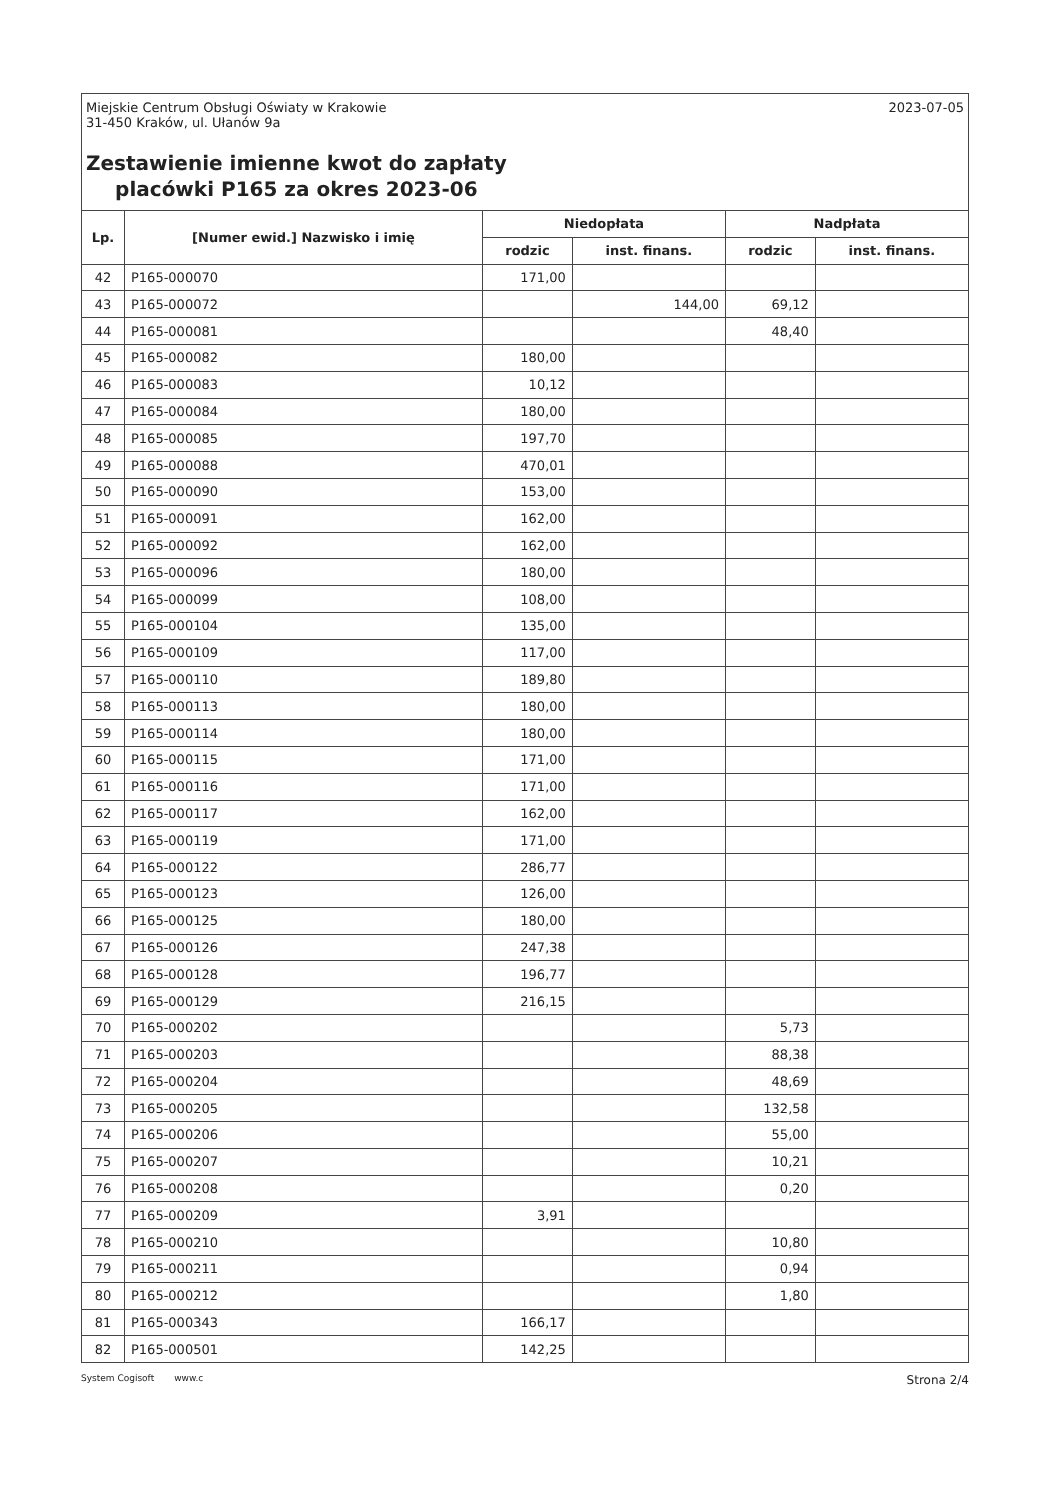Miejskie Centrum Obsługi Oświaty w Krakowie
31-450 Kraków, ul. Ułanów 9a
Zestawienie imienne kwot do zapłaty
placówki P165 za okres 2023-06
2023-07-05
| Lp. | [Numer ewid.] Nazwisko i imię | Niedopłata | | Nadpłata | |
| --- | --- | --- | --- | --- | --- |
| | | rodzic | inst. finans. | rodzic | inst. finans. |
| 42 | P165-000070 | 171,00 | | | |
| 43 | P165-000072 | | 144,00 | 69,12 | |
| 44 | P165-000081 | | | 48,40 | |
| 45 | P165-000082 | 180,00 | | | |
| 46 | P165-000083 | 10,12 | | | |
| 47 | P165-000084 | 180,00 | | | |
| 48 | P165-000085 | 197,70 | | | |
| 49 | P165-000088 | 470,01 | | | |
| 50 | P165-000090 | 153,00 | | | |
| 51 | P165-000091 | 162,00 | | | |
| 52 | P165-000092 | 162,00 | | | |
| 53 | P165-000096 | 180,00 | | | |
| 54 | P165-000099 | 108,00 | | | |
| 55 | P165-000104 | 135,00 | | | |
| 56 | P165-000109 | 117,00 | | | |
| 57 | P165-000110 | 189,80 | | | |
| 58 | P165-000113 | 180,00 | | | |
| 59 | P165-000114 | 180,00 | | | |
| 60 | P165-000115 | 171,00 | | | |
| 61 | P165-000116 | 171,00 | | | |
| 62 | P165-000117 | 162,00 | | | |
| 63 | P165-000119 | 171,00 | | | |
| 64 | P165-000122 | 286,77 | | | |
| 65 | P165-000123 | 126,00 | | | |
| 66 | P165-000125 | 180,00 | | | |
| 67 | P165-000126 | 247,38 | | | |
| 68 | P165-000128 | 196,77 | | | |
| 69 | P165-000129 | 216,15 | | | |
| 70 | P165-000202 | | | 5,73 | |
| 71 | P165-000203 | | | 88,38 | |
| 72 | P165-000204 | | | 48,69 | |
| 73 | P165-000205 | | | 132,58 | |
| 74 | P165-000206 | | | 55,00 | |
| 75 | P165-000207 | | | 10,21 | |
| 76 | P165-000208 | | | 0,20 | |
| 77 | P165-000209 | 3,91 | | | |
| 78 | P165-000210 | | | 10,80 | |
| 79 | P165-000211 | | | 0,94 | |
| 80 | P165-000212 | | | 1,80 | |
| 81 | P165-000343 | 166,17 | | | |
| 82 | P165-000501 | 142,25 | | | |
System Cogisoft www.c Strona 2/4